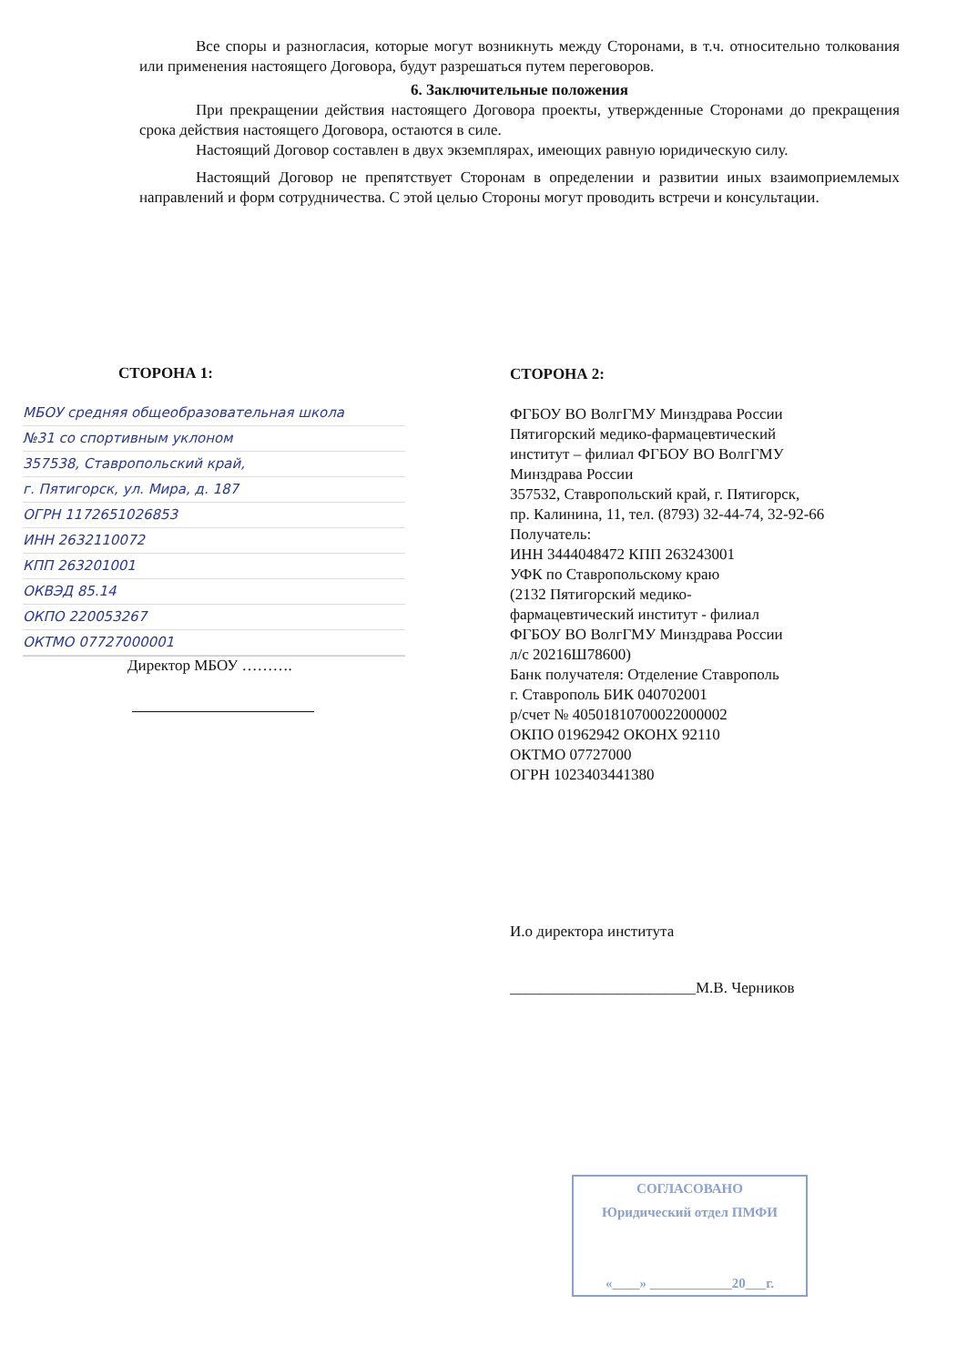Все споры и разногласия, которые могут возникнуть между Сторонами, в т.ч. относительно толкования или применения настоящего Договора, будут разрешаться путем переговоров.
6. Заключительные положения
При прекращении действия настоящего Договора проекты, утвержденные Сторонами до прекращения срока действия настоящего Договора, остаются в силе.
Настоящий Договор составлен в двух экземплярах, имеющих равную юридическую силу.
Настоящий Договор не препятствует Сторонам в определении и развитии иных взаимоприемлемых направлений и форм сотрудничества. С этой целью Стороны могут проводить встречи и консультации.
СТОРОНА 1:
МБОУ средняя общеобразовательная школа
№31 со спортивным уклоном
357538, Ставропольский край,
г. Пятигорск, ул. Мира, д. 187
ОГРН 1172651026853
ИНН 2632110072
КПП 263201001
ОКВЭД 85.14
ОКПО 220053267
ОКТМО 07727000001
Директор МБОУ ……….
СТОРОНА 2:
ФГБОУ ВО ВолгГМУ Минздрава России
Пятигорский медико-фармацевтический
институт – филиал ФГБОУ ВО ВолгГМУ
Минздрава России
357532, Ставропольский край, г. Пятигорск,
пр. Калинина, 11, тел. (8793) 32-44-74, 32-92-66
Получатель:
ИНН 3444048472 КПП 263243001
УФК по Ставропольскому краю
(2132 Пятигорский медико-
фармацевтический институт - филиал
ФГБОУ ВО ВолгГМУ Минздрава России
л/с 20216Ш78600)
Банк получателя: Отделение Ставрополь
г. Ставрополь БИК 040702001
р/счет № 40501810700022000002
ОКПО 01962942 ОКОНХ 92110
ОКТМО 07727000
ОГРН 1023403441380
И.о директора института
________________________М.В. Черников
СОГЛАСОВАНО
Юридический отдел ПМФИ
«____» ____________20___г.